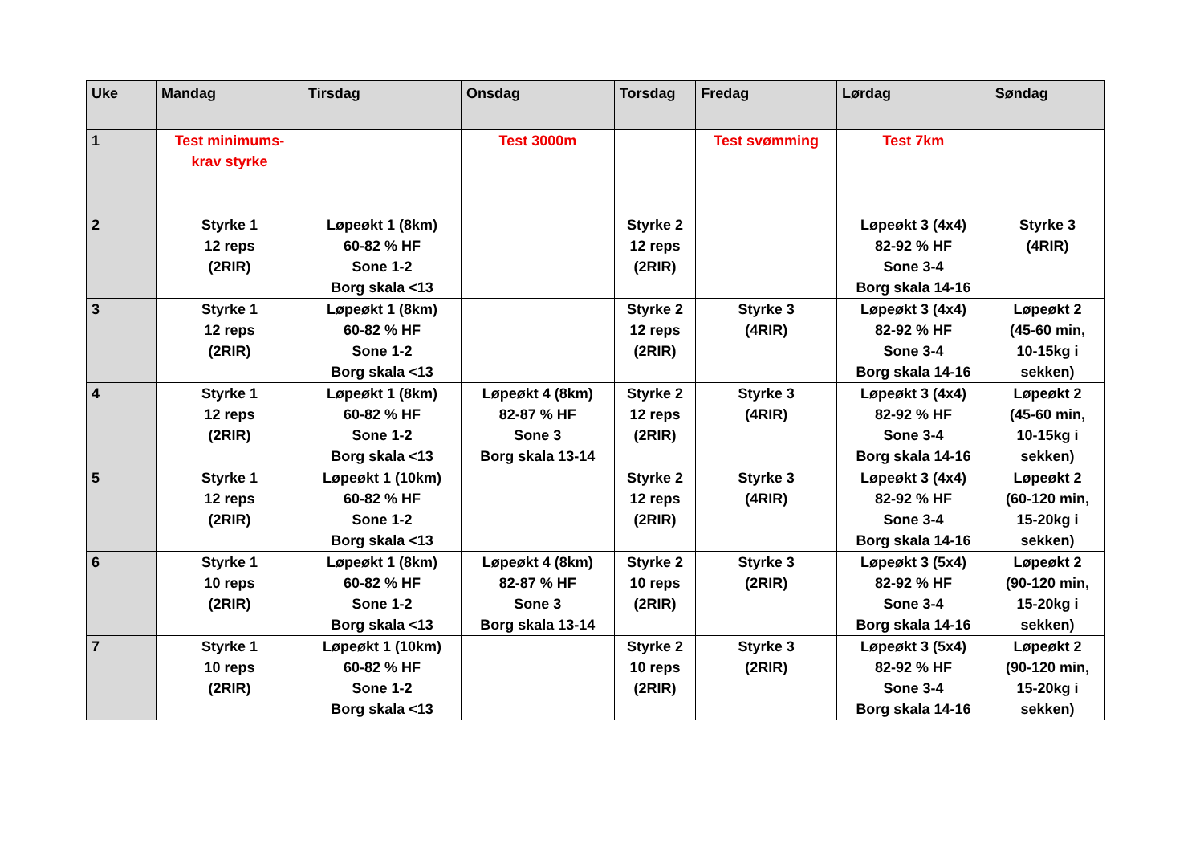| Uke | Mandag | Tirsdag | Onsdag | Torsdag | Fredag | Lørdag | Søndag |
| --- | --- | --- | --- | --- | --- | --- | --- |
| 1 | Test minimums- krav styrke | | Test 3000m | | Test svømming | Test 7km | |
| 2 | Styrke 1 12 reps (2RIR) | Løpeøkt 1 (8km) 60-82 % HF Sone 1-2 Borg skala <13 | | Styrke 2 12 reps (2RIR) | | Løpeøkt 3 (4x4) 82-92 % HF Sone 3-4 Borg skala 14-16 | Styrke 3 (4RIR) |
| 3 | Styrke 1 12 reps (2RIR) | Løpeøkt 1 (8km) 60-82 % HF Sone 1-2 Borg skala <13 | | Styrke 2 12 reps (2RIR) | Styrke 3 (4RIR) | Løpeøkt 3 (4x4) 82-92 % HF Sone 3-4 Borg skala 14-16 | Løpeøkt 2 (45-60 min, 10-15kg i sekken) |
| 4 | Styrke 1 12 reps (2RIR) | Løpeøkt 1 (8km) 60-82 % HF Sone 1-2 Borg skala <13 | Løpeøkt 4 (8km) 82-87 % HF Sone 3 Borg skala 13-14 | Styrke 2 12 reps (2RIR) | Styrke 3 (4RIR) | Løpeøkt 3 (4x4) 82-92 % HF Sone 3-4 Borg skala 14-16 | Løpeøkt 2 (45-60 min, 10-15kg i sekken) |
| 5 | Styrke 1 12 reps (2RIR) | Løpeøkt 1 (10km) 60-82 % HF Sone 1-2 Borg skala <13 | | Styrke 2 12 reps (2RIR) | Styrke 3 (4RIR) | Løpeøkt 3 (4x4) 82-92 % HF Sone 3-4 Borg skala 14-16 | Løpeøkt 2 (60-120 min, 15-20kg i sekken) |
| 6 | Styrke 1 10 reps (2RIR) | Løpeøkt 1 (8km) 60-82 % HF Sone 1-2 Borg skala <13 | Løpeøkt 4 (8km) 82-87 % HF Sone 3 Borg skala 13-14 | Styrke 2 10 reps (2RIR) | Styrke 3 (2RIR) | Løpeøkt 3 (5x4) 82-92 % HF Sone 3-4 Borg skala 14-16 | Løpeøkt 2 (90-120 min, 15-20kg i sekken) |
| 7 | Styrke 1 10 reps (2RIR) | Løpeøkt 1 (10km) 60-82 % HF Sone 1-2 Borg skala <13 | | Styrke 2 10 reps (2RIR) | Styrke 3 (2RIR) | Løpeøkt 3 (5x4) 82-92 % HF Sone 3-4 Borg skala 14-16 | Løpeøkt 2 (90-120 min, 15-20kg i sekken) |